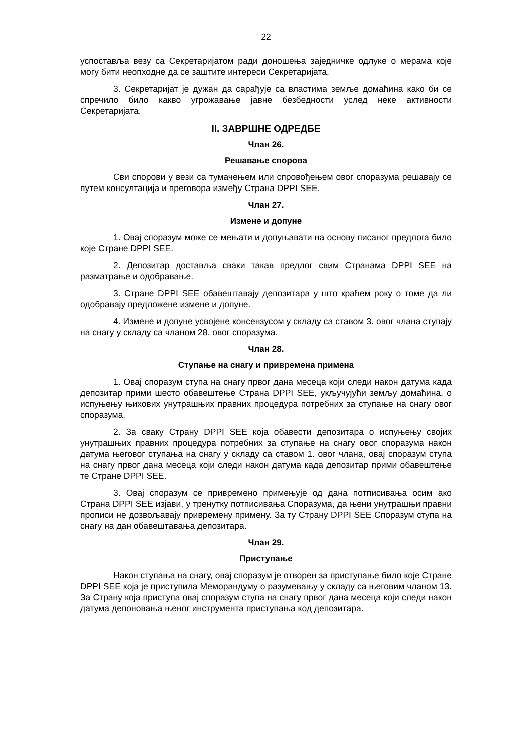22
успоставља везу са Секретаријатом ради доношења заједничке одлуке о мерама које могу бити неопходне да се заштите интереси Секретаријата.
3. Секретаријат је дужан да сарађује са властима земље домаћина како би се спречило било какво угрожавање јавне безбедности услед неке активности Секретаријата.
II. ЗАВРШНЕ ОДРЕДБЕ
Члан 26.
Решавање спорова
Сви спорови у вези са тумачењем или спровођењем овог споразума решавају се путем консултација и преговора између Страна DPPI SEE.
Члан 27.
Измене и допуне
1. Овај споразум може се мењати и допуњавати на основу писаног предлога било које Стране DPPI SEE.
2. Депозитар доставља сваки такав предлог свим Странама DPPI SEE на разматрање и одобравање.
3. Стране DPPI SEE обавештавају депозитара у што краћем року о томе да ли одобравају предложене измене и допуне.
4. Измене и допуне усвојене консензусом у складу са ставом 3. овог члана ступају на снагу у складу са чланом 28. овог споразума.
Члан 28.
Ступање на снагу и привремена примена
1. Овај споразум ступа на снагу првог дана месеца који следи након датума када депозитар прими шесто обавештење Страна DPPI SEE, укључујући земљу домаћина, о испуњењу њихових унутрашњих правних процедура потребних за ступање на снагу овог споразума.
2. За сваку Страну DPPI SEE која обавести депозитара о испуњењу својих унутрашњих правних процедура потребних за ступање на снагу овог споразума након датума његовог ступања на снагу у складу са ставом 1. овог члана, овај споразум ступа на снагу првог дана месеца који следи након датума када депозитар прими обавештење те Стране DPPI SEE.
3. Овај споразум се привремено примењује од дана потписивања осим ако Страна DPPI SEE изјави, у тренутку потписивања Споразума, да њени унутрашњи правни прописи не дозвољавају привремену примену. За ту Страну DPPI SEE Споразум ступа на снагу на дан обавештавања депозитара.
Члан 29.
Приступање
Након ступања на снагу, овај споразум је отворен за приступање било које Стране DPPI SEE која је приступила Меморандуму о разумевању у складу са његовим чланом 13. За Страну која приступа овај споразум ступа на снагу првог дана месеца који следи након датума депоновања њеног инструмента приступања код депозитара.